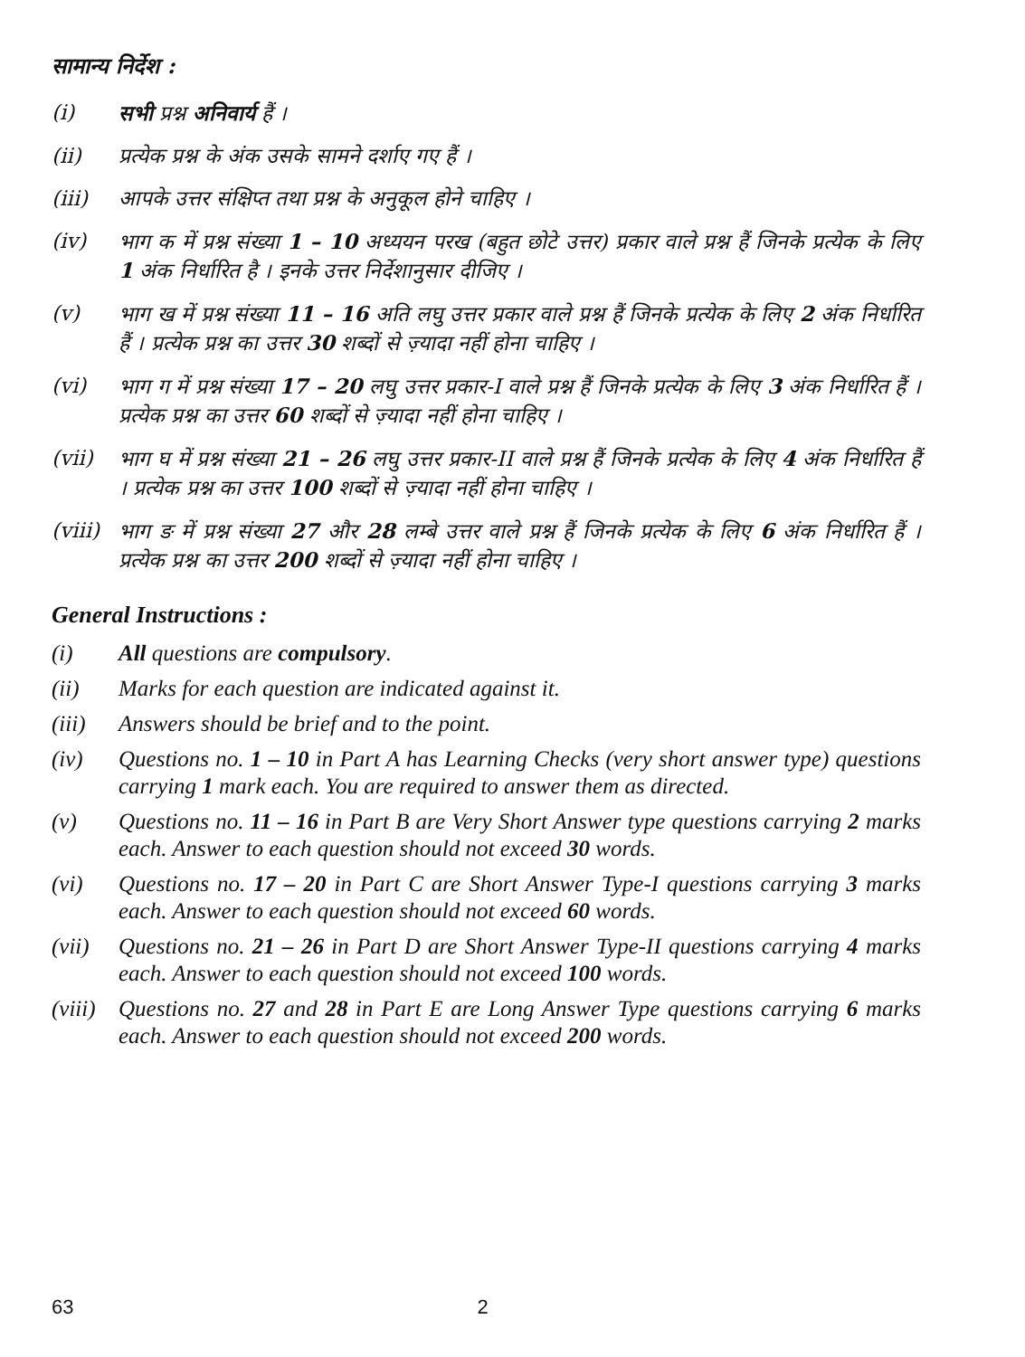सामान्य निर्देश :
(i) सभी प्रश्न अनिवार्य हैं ।
(ii) प्रत्येक प्रश्न के अंक उसके सामने दर्शाए गए हैं ।
(iii) आपके उत्तर संक्षिप्त तथा प्रश्न के अनुकूल होने चाहिए ।
(iv) भाग क में प्रश्न संख्या 1 – 10 अध्ययन परख (बहुत छोटे उत्तर) प्रकार वाले प्रश्न हैं जिनके प्रत्येक के लिए 1 अंक निर्धारित है । इनके उत्तर निर्देशानुसार दीजिए ।
(v) भाग ख में प्रश्न संख्या 11 – 16 अति लघु उत्तर प्रकार वाले प्रश्न हैं जिनके प्रत्येक के लिए 2 अंक निर्धारित हैं । प्रत्येक प्रश्न का उत्तर 30 शब्दों से ज़्यादा नहीं होना चाहिए ।
(vi) भाग ग में प्रश्न संख्या 17 – 20 लघु उत्तर प्रकार-I वाले प्रश्न हैं जिनके प्रत्येक के लिए 3 अंक निर्धारित हैं । प्रत्येक प्रश्न का उत्तर 60 शब्दों से ज़्यादा नहीं होना चाहिए ।
(vii) भाग घ में प्रश्न संख्या 21 – 26 लघु उत्तर प्रकार-II वाले प्रश्न हैं जिनके प्रत्येक के लिए 4 अंक निर्धारित हैं । प्रत्येक प्रश्न का उत्तर 100 शब्दों से ज़्यादा नहीं होना चाहिए ।
(viii)
भाग ङ में प्रश्न संख्या 27 और 28 लम्बे उत्तर वाले प्रश्न हैं जिनके प्रत्येक के लिए 6 अंक निर्धारित हैं । प्रत्येक प्रश्न का उत्तर 200 शब्दों से ज़्यादा नहीं होना चाहिए ।
General Instructions :
(i) All questions are compulsory.
(ii) Marks for each question are indicated against it.
(iii)
Answers should be brief and to the point.
(iv) Questions no. 1 – 10 in Part A has Learning Checks (very short answer type) questions carrying 1 mark each. You are required to answer them as directed.
(v) Questions no. 11 – 16 in Part B are Very Short Answer type questions carrying 2 marks each. Answer to each question should not exceed 30 words.
(vi) Questions no. 17 – 20 in Part C are Short Answer Type-I questions carrying 3 marks each. Answer to each question should not exceed 60 words.
(vii)
Questions no. 21 – 26 in Part D are Short Answer Type-II questions carrying 4 marks each. Answer to each question should not exceed 100 words.
(viii)
Questions no. 27 and 28 in Part E are Long Answer Type questions carrying 6 marks each. Answer to each question should not exceed 200 words.
63 2